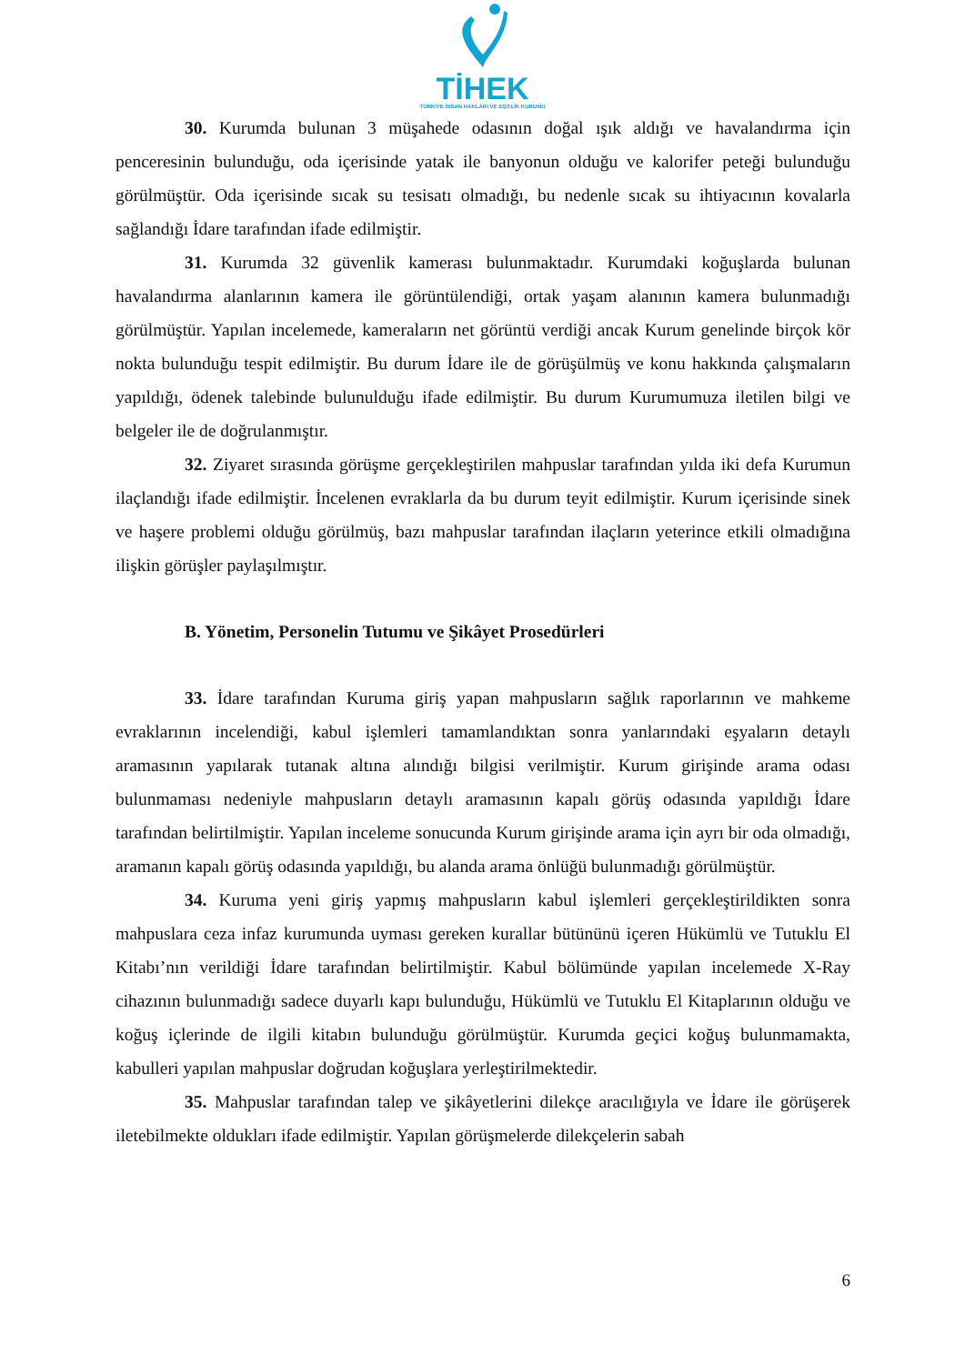TİHEK
TÜRKİYE İNSAN HAKLARI VE EŞİTLİK KURUMU
30. Kurumda bulunan 3 müşahede odasının doğal ışık aldığı ve havalandırma için penceresinin bulunduğu, oda içerisinde yatak ile banyonun olduğu ve kalorifer peteği bulunduğu görülmüştür. Oda içerisinde sıcak su tesisatı olmadığı, bu nedenle sıcak su ihtiyacının kovalarla sağlandığı İdare tarafından ifade edilmiştir.
31. Kurumda 32 güvenlik kamerası bulunmaktadır. Kurumdaki koğuşlarda bulunan havalandırma alanlarının kamera ile görüntülendiği, ortak yaşam alanının kamera bulunmadığı görülmüştür. Yapılan incelemede, kameraların net görüntü verdiği ancak Kurum genelinde birçok kör nokta bulunduğu tespit edilmiştir. Bu durum İdare ile de görüşülmüş ve konu hakkında çalışmaların yapıldığı, ödenek talebinde bulunulduğu ifade edilmiştir. Bu durum Kurumumuza iletilen bilgi ve belgeler ile de doğrulanmıştır.
32. Ziyaret sırasında görüşme gerçekleştirilen mahpuslar tarafından yılda iki defa Kurumun ilaçlandığı ifade edilmiştir. İncelenen evraklarla da bu durum teyit edilmiştir. Kurum içerisinde sinek ve haşere problemi olduğu görülmüş, bazı mahpuslar tarafından ilaçların yeterince etkili olmadığına ilişkin görüşler paylaşılmıştır.
B. Yönetim, Personelin Tutumu ve Şikâyet Prosedürleri
33. İdare tarafından Kuruma giriş yapan mahpusların sağlık raporlarının ve mahkeme evraklarının incelendiği, kabul işlemleri tamamlandıktan sonra yanlarındaki eşyaların detaylı aramasının yapılarak tutanak altına alındığı bilgisi verilmiştir. Kurum girişinde arama odası bulunmaması nedeniyle mahpusların detaylı aramasının kapalı görüş odasında yapıldığı İdare tarafından belirtilmiştir. Yapılan inceleme sonucunda Kurum girişinde arama için ayrı bir oda olmadığı, aramanın kapalı görüş odasında yapıldığı, bu alanda arama önlüğü bulunmadığı görülmüştür.
34. Kuruma yeni giriş yapmış mahpusların kabul işlemleri gerçekleştirildikten sonra mahpuslara ceza infaz kurumunda uyması gereken kurallar bütününü içeren Hükümlü ve Tutuklu El Kitabı’nın verildiği İdare tarafından belirtilmiştir. Kabul bölümünde yapılan incelemede X-Ray cihazının bulunmadığı sadece duyarlı kapı bulunduğu, Hükümlü ve Tutuklu El Kitaplarının olduğu ve koğuş içlerinde de ilgili kitabın bulunduğu görülmüştür. Kurumda geçici koğuş bulunmamakta, kabulleri yapılan mahpuslar doğrudan koğuşlara yerleştirilmektedir.
35. Mahpuslar tarafından talep ve şikâyetlerini dilekçe aracılığıyla ve İdare ile görüşerek iletebilmekte oldukları ifade edilmiştir. Yapılan görüşmelerde dilekçelerin sabah
6